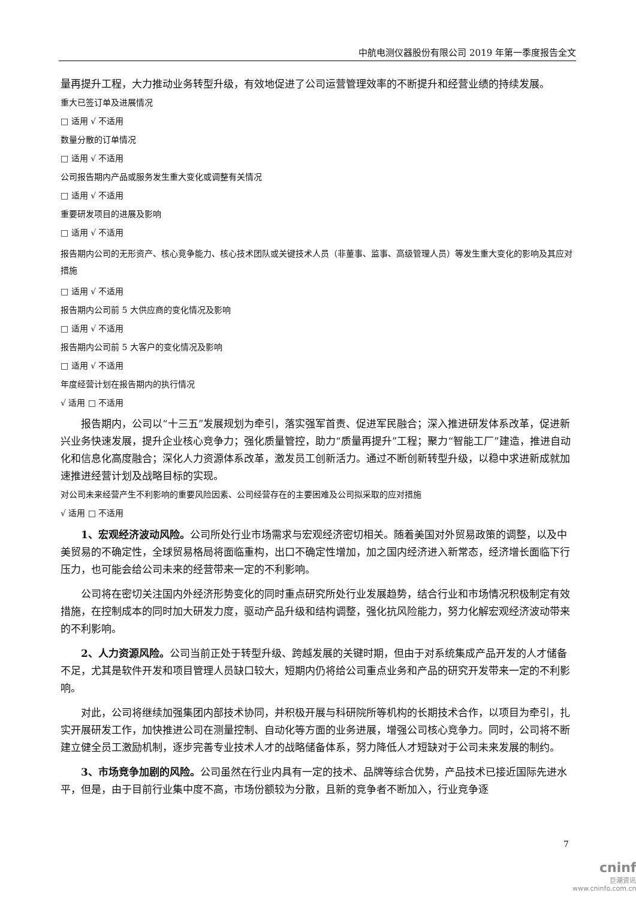中航电测仪器股份有限公司 2019 年第一季度报告全文
量再提升工程，大力推动业务转型升级，有效地促进了公司运营管理效率的不断提升和经营业绩的持续发展。
重大已签订单及进展情况
□ 适用 √ 不适用
数量分散的订单情况
□ 适用 √ 不适用
公司报告期内产品或服务发生重大变化或调整有关情况
□ 适用 √ 不适用
重要研发项目的进展及影响
□ 适用 √ 不适用
报告期内公司的无形资产、核心竞争能力、核心技术团队或关键技术人员（非董事、监事、高级管理人员）等发生重大变化的影响及其应对措施
□ 适用 √ 不适用
报告期内公司前 5 大供应商的变化情况及影响
□ 适用 √ 不适用
报告期内公司前 5 大客户的变化情况及影响
□ 适用 √ 不适用
年度经营计划在报告期内的执行情况
√ 适用 □ 不适用
报告期内，公司以“十三五”发展规划为牵引，落实强军首责、促进军民融合；深入推进研发体系改革，促进新兴业务快速发展，提升企业核心竞争力；强化质量管控，助力“质量再提升”工程；聚力“智能工厂”建造，推进自动化和信息化高度融合；深化人力资源体系改革，激发员工创新活力。通过不断创新转型升级，以稳中求进新成就加速推进经营计划及战略目标的实现。
对公司未来经营产生不利影响的重要风险因素、公司经营存在的主要困难及公司拟采取的应对措施
√ 适用 □ 不适用
1、宏观经济波动风险。公司所处行业市场需求与宏观经济密切相关。随着美国对外贸易政策的调整，以及中美贸易的不确定性，全球贸易格局将面临重构，出口不确定性增加，加之国内经济进入新常态，经济增长面临下行压力，也可能会给公司未来的经营带来一定的不利影响。
公司将在密切关注国内外经济形势变化的同时重点研究所处行业发展趋势，结合行业和市场情况积极制定有效措施，在控制成本的同时加大研发力度，驱动产品升级和结构调整，强化抗风险能力，努力化解宏观经济波动带来的不利影响。
2、人力资源风险。公司当前正处于转型升级、跨越发展的关键时期，但由于对系统集成产品开发的人才储备不足，尤其是软件开发和项目管理人员缺口较大，短期内仍将给公司重点业务和产品的研究开发带来一定的不利影响。
对此，公司将继续加强集团内部技术协同，并积极开展与科研院所等机构的长期技术合作，以项目为牵引，扎实开展研发工作，加快推进公司在测量控制、自动化等方面的业务进展，增强公司核心竞争力。同时，公司将不断建立健全员工激励机制，逐步完善专业技术人才的战略储备体系，努力降低人才短缺对于公司未来发展的制约。
3、市场竞争加剧的风险。公司虽然在行业内具有一定的技术、品牌等综合优势，产品技术已接近国际先进水平，但是，由于目前行业集中度不高，市场份额较为分散，且新的竞争者不断加入，行业竞争逐
7
cninf
巨潮资讯
www.cninfo.com.cn